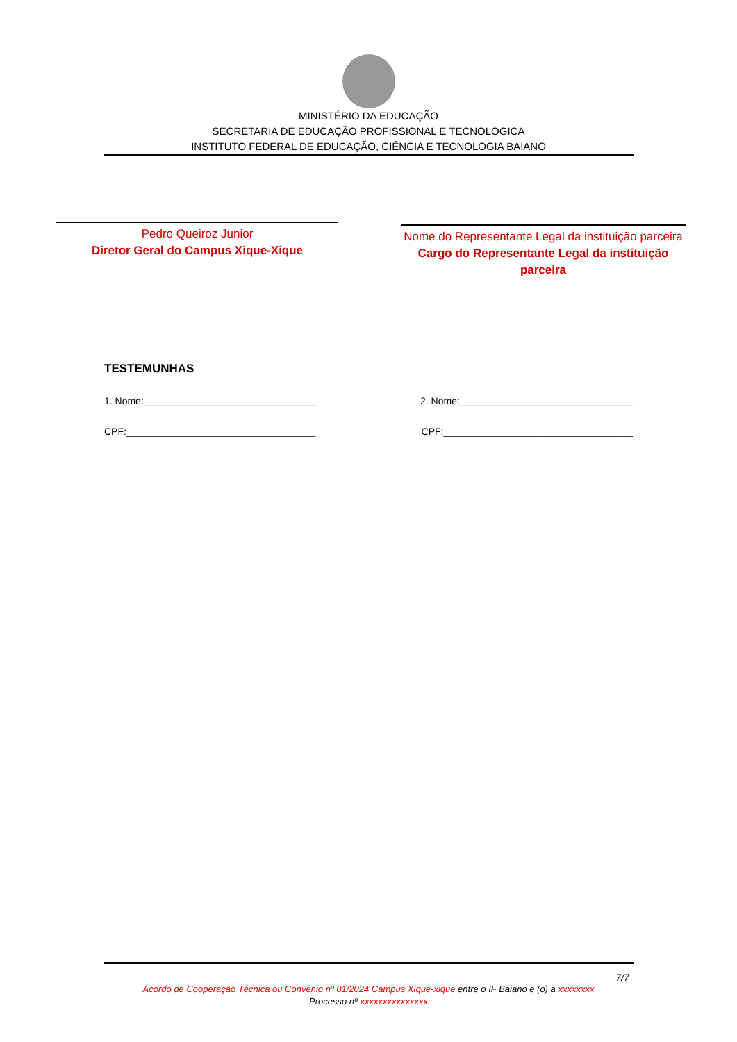MINISTÉRIO DA EDUCAÇÃO
SECRETARIA DE EDUCAÇÃO PROFISSIONAL E TECNOLÓGICA
INSTITUTO FEDERAL DE EDUCAÇÃO, CIÊNCIA E TECNOLOGIA BAIANO
Pedro Queiroz Junior
Diretor Geral do Campus Xique-Xique
Nome do Representante Legal da instituição parceira
Cargo do Representante Legal da instituição parceira
TESTEMUNHAS
1. Nome:________________________________ 2. Nome:________________________________
CPF:___________________________________ CPF:___________________________________
7/7
Acordo de Cooperação Técnica ou Convênio nº 01/2024 Campus Xique-xique entre o IF Baiano e (o) a xxxxxxxx
Processo nº xxxxxxxxxxxxxxx